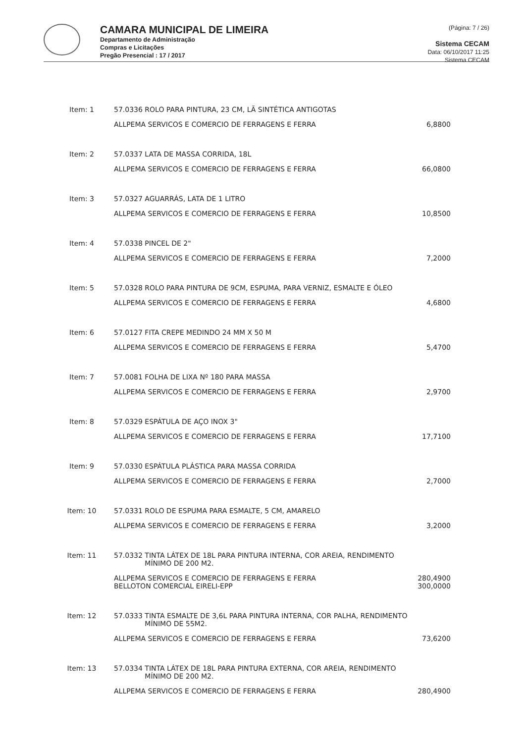CAMARA MUNICIPAL DE LIMEIRA
Departamento de Administração
Compras e Licitações
Pregão Presencial : 17 / 2017
(Página: 7 / 26)
Sistema CECAM
Data: 06/10/2017 11:25
Sistema CECAM
| Item: 1 | 57.0336 ROLO PARA PINTURA, 23 CM, LÃ SINTÉTICA ANTIGOTAS | |
| | ALLPEMA SERVICOS E COMERCIO DE FERRAGENS E FERRA | 6,8800 |
| Item: 2 | 57.0337 LATA DE MASSA CORRIDA, 18L | |
| | ALLPEMA SERVICOS E COMERCIO DE FERRAGENS E FERRA | 66,0800 |
| Item: 3 | 57.0327 AGUARRÁS, LATA DE 1 LITRO | |
| | ALLPEMA SERVICOS E COMERCIO DE FERRAGENS E FERRA | 10,8500 |
| Item: 4 | 57.0338 PINCEL DE 2" | |
| | ALLPEMA SERVICOS E COMERCIO DE FERRAGENS E FERRA | 7,2000 |
| Item: 5 | 57.0328 ROLO PARA PINTURA DE 9CM, ESPUMA, PARA VERNIZ, ESMALTE E ÓLEO | |
| | ALLPEMA SERVICOS E COMERCIO DE FERRAGENS E FERRA | 4,6800 |
| Item: 6 | 57.0127 FITA CREPE MEDINDO 24 MM X 50 M | |
| | ALLPEMA SERVICOS E COMERCIO DE FERRAGENS E FERRA | 5,4700 |
| Item: 7 | 57.0081 FOLHA DE LIXA Nº 180 PARA MASSA | |
| | ALLPEMA SERVICOS E COMERCIO DE FERRAGENS E FERRA | 2,9700 |
| Item: 8 | 57.0329 ESPÁTULA DE AÇO INOX 3" | |
| | ALLPEMA SERVICOS E COMERCIO DE FERRAGENS E FERRA | 17,7100 |
| Item: 9 | 57.0330 ESPÁTULA PLÁSTICA PARA MASSA CORRIDA | |
| | ALLPEMA SERVICOS E COMERCIO DE FERRAGENS E FERRA | 2,7000 |
| Item: 10 | 57.0331 ROLO DE ESPUMA PARA ESMALTE, 5 CM, AMARELO | |
| | ALLPEMA SERVICOS E COMERCIO DE FERRAGENS E FERRA | 3,2000 |
| Item: 11 | 57.0332 TINTA LÁTEX DE 18L PARA PINTURA INTERNA, COR AREIA, RENDIMENTO MÍNIMO DE 200 M2. | |
| | ALLPEMA SERVICOS E COMERCIO DE FERRAGENS E FERRA BELLOTON COMERCIAL EIRELI-EPP | 280,4900 300,0000 |
| Item: 12 | 57.0333 TINTA ESMALTE DE 3,6L PARA PINTURA INTERNA, COR PALHA, RENDIMENTO MÍNIMO DE 55M2. | |
| | ALLPEMA SERVICOS E COMERCIO DE FERRAGENS E FERRA | 73,6200 |
| Item: 13 | 57.0334 TINTA LÁTEX DE 18L PARA PINTURA EXTERNA, COR AREIA, RENDIMENTO MÍNIMO DE 200 M2. | |
| | ALLPEMA SERVICOS E COMERCIO DE FERRAGENS E FERRA | 280,4900 |